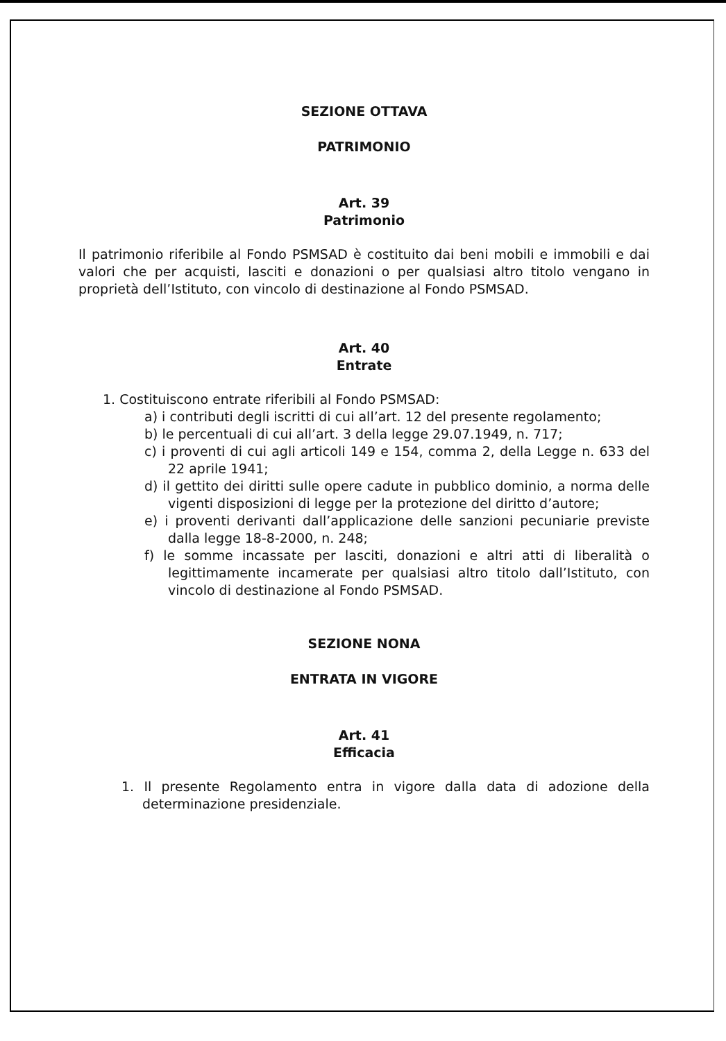SEZIONE OTTAVA
PATRIMONIO
Art. 39
Patrimonio
Il patrimonio riferibile al Fondo PSMSAD è costituito dai beni mobili e immobili e dai valori che per acquisti, lasciti e donazioni o per qualsiasi altro titolo vengano in proprietà dell’Istituto, con vincolo di destinazione al Fondo PSMSAD.
Art. 40
Entrate
1. Costituiscono entrate riferibili al Fondo PSMSAD:
a) i contributi degli iscritti di cui all’art. 12 del presente regolamento;
b) le percentuali di cui all’art. 3 della legge 29.07.1949, n. 717;
c) i proventi di cui agli articoli 149 e 154, comma 2, della Legge n. 633 del 22 aprile 1941;
d) il gettito dei diritti sulle opere cadute in pubblico dominio, a norma delle vigenti disposizioni di legge per la protezione del diritto d’autore;
e) i proventi derivanti dall’applicazione delle sanzioni pecuniarie previste dalla legge 18-8-2000, n. 248;
f) le somme incassate per lasciti, donazioni e altri atti di liberalità o legittimamente incamerate per qualsiasi altro titolo dall’Istituto, con vincolo di destinazione al Fondo PSMSAD.
SEZIONE NONA
ENTRATA IN VIGORE
Art. 41
Efficacia
1. Il presente Regolamento entra in vigore dalla data di adozione della determinazione presidenziale.